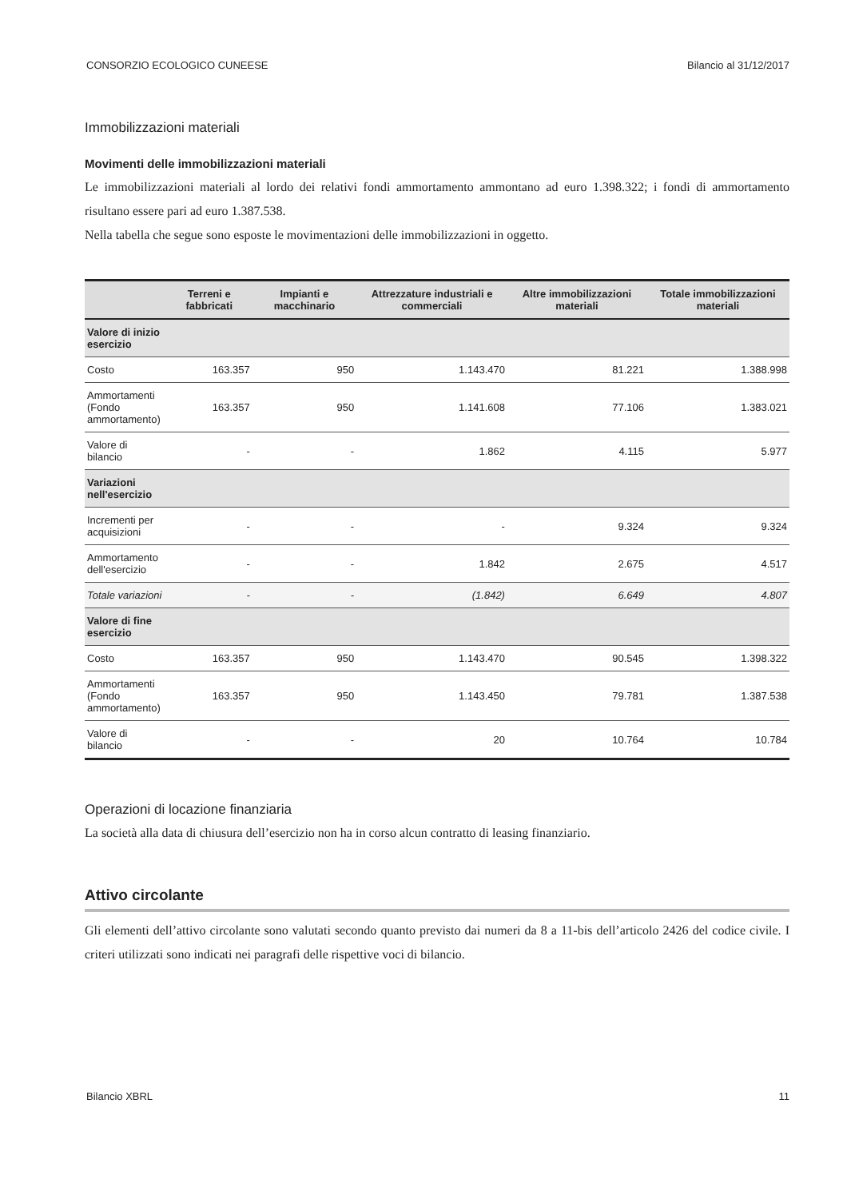CONSORZIO ECOLOGICO CUNEESE Bilancio al 31/12/2017
Immobilizzazioni materiali
Movimenti delle immobilizzazioni materiali
Le immobilizzazioni materiali al lordo dei relativi fondi ammortamento ammontano ad euro 1.398.322; i fondi di ammortamento risultano essere pari ad euro 1.387.538.
Nella tabella che segue sono esposte le movimentazioni delle immobilizzazioni in oggetto.
| | Terreni e fabbricati | Impianti e macchinario | Attrezzature industriali e commerciali | Altre immobilizzazioni materiali | Totale immobilizzazioni materiali |
| --- | --- | --- | --- | --- | --- |
| Valore di inizio esercizio | | | | | |
| Costo | 163.357 | 950 | 1.143.470 | 81.221 | 1.388.998 |
| Ammortamenti (Fondo ammortamento) | 163.357 | 950 | 1.141.608 | 77.106 | 1.383.021 |
| Valore di bilancio | - | - | 1.862 | 4.115 | 5.977 |
| Variazioni nell'esercizio | | | | | |
| Incrementi per acquisizioni | - | - | - | 9.324 | 9.324 |
| Ammortamento dell'esercizio | - | - | 1.842 | 2.675 | 4.517 |
| Totale variazioni | - | - | (1.842) | 6.649 | 4.807 |
| Valore di fine esercizio | | | | | |
| Costo | 163.357 | 950 | 1.143.470 | 90.545 | 1.398.322 |
| Ammortamenti (Fondo ammortamento) | 163.357 | 950 | 1.143.450 | 79.781 | 1.387.538 |
| Valore di bilancio | - | - | 20 | 10.764 | 10.784 |
Operazioni di locazione finanziaria
La società alla data di chiusura dell’esercizio non ha in corso alcun contratto di leasing finanziario.
Attivo circolante
Gli elementi dell’attivo circolante sono valutati secondo quanto previsto dai numeri da 8 a 11-bis dell’articolo 2426 del codice civile. I criteri utilizzati sono indicati nei paragrafi delle rispettive voci di bilancio.
Bilancio XBRL 11